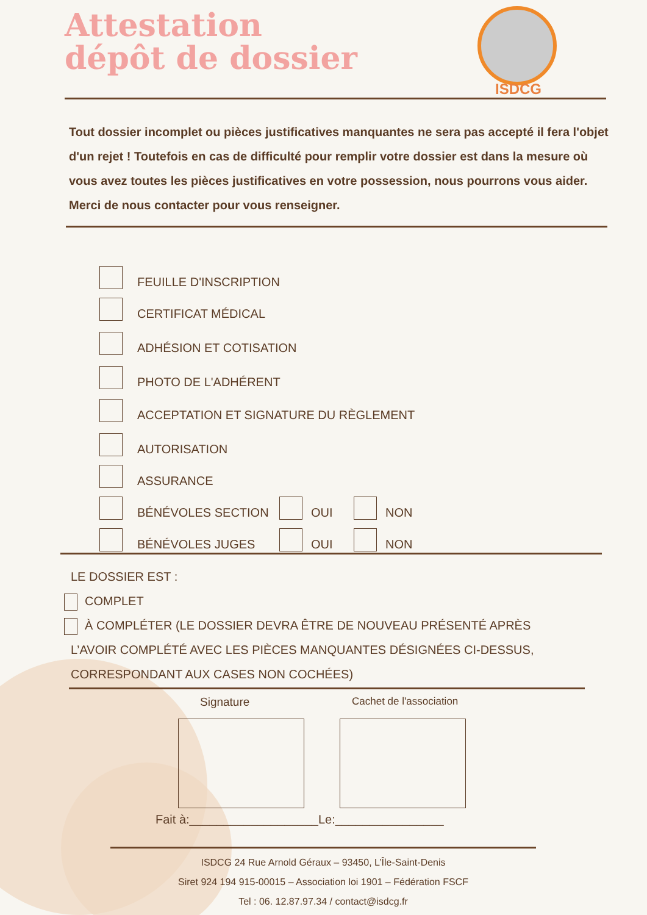Attestation
dépôt de dossier
ISDCG
Tout dossier incomplet ou pièces justificatives manquantes ne sera pas accepté il fera l'objet d'un rejet ! Toutefois en cas de difficulté pour remplir votre dossier est dans la mesure où vous avez toutes les pièces justificatives en votre possession, nous pourrons vous aider. Merci de nous contacter pour vous renseigner.
FEUILLE D'INSCRIPTION
CERTIFICAT MÉDICAL
ADHÉSION ET COTISATION
PHOTO DE L'ADHÉRENT
ACCEPTATION ET SIGNATURE DU RÈGLEMENT
AUTORISATION
ASSURANCE
BÉNÉVOLES SECTION OUI NON
BÉNÉVOLES JUGES OUI NON
LE DOSSIER EST :
COMPLET
À COMPLÉTER (LE DOSSIER DEVRA ÊTRE DE NOUVEAU PRÉSENTÉ APRÈS
L’AVOIR COMPLÉTÉ AVEC LES PIÈCES MANQUANTES DÉSIGNÉES CI-DESSUS,
CORRESPONDANT AUX CASES NON COCHÉES)
Signature Cachet de l'association
Fait à:___________________Le:________________
ISDCG 24 Rue Arnold Géraux – 93450, L’Île-Saint-Denis
Siret 924 194 915-00015 – Association loi 1901 – Fédération FSCF
Tel : 06. 12.87.97.34 / contact@isdcg.fr